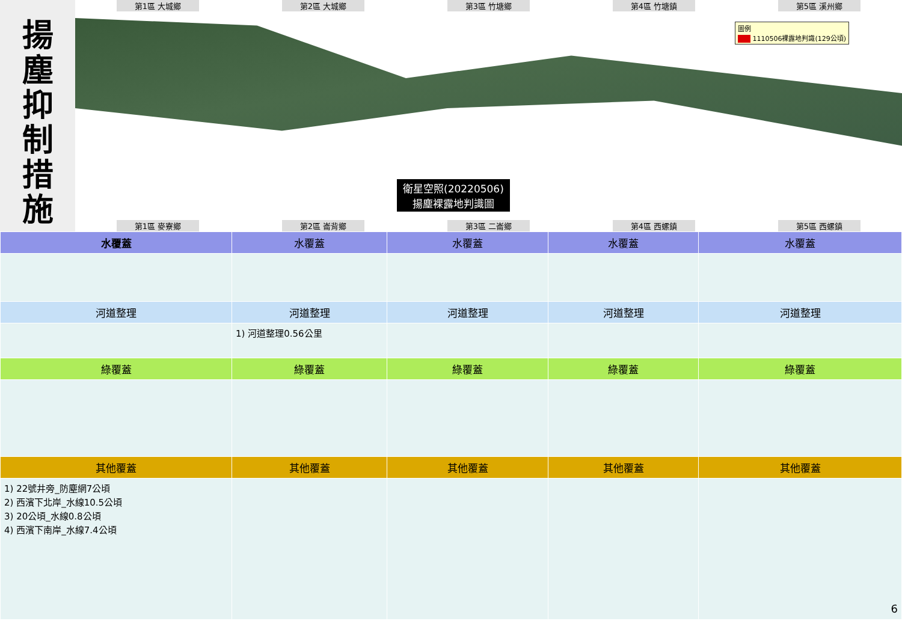揚
塵
抑
制
措
施
第1區 大城鄉 第2區 大城鄉 第3區 竹塘鄉 第4區 竹塘鎮 第5區 溪州鄉
圖例
■■ 1110506裸露地判識(129公頃)
衛星空照(20220506)
揚塵裸露地判識圖
第1區 麥寮鄉 第2區 崙背鄉 第3區 二崙鄉 第4區 西螺鎮 第5區 西螺鎮
| 水覆蓋 | 水覆蓋 | 水覆蓋 | 水覆蓋 | 水覆蓋 |
| --- | --- | --- | --- | --- |
| 河道整理 | 河道整理 | 河道整理 | 河道整理 | 河道整理 |
| | 1) 河道整理0.56公里 | | | |
| 綠覆蓋 | 綠覆蓋 | 綠覆蓋 | 綠覆蓋 | 綠覆蓋 |
| 其他覆蓋 | 其他覆蓋 | 其他覆蓋 | 其他覆蓋 | 其他覆蓋 |
| 1) 22號井旁_防塵網7公頃 2) 西濱下北岸_水線10.5公頃 3) 20公頃_水線0.8公頃 4) 西濱下南岸_水線7.4公頃 | | | | 6 |